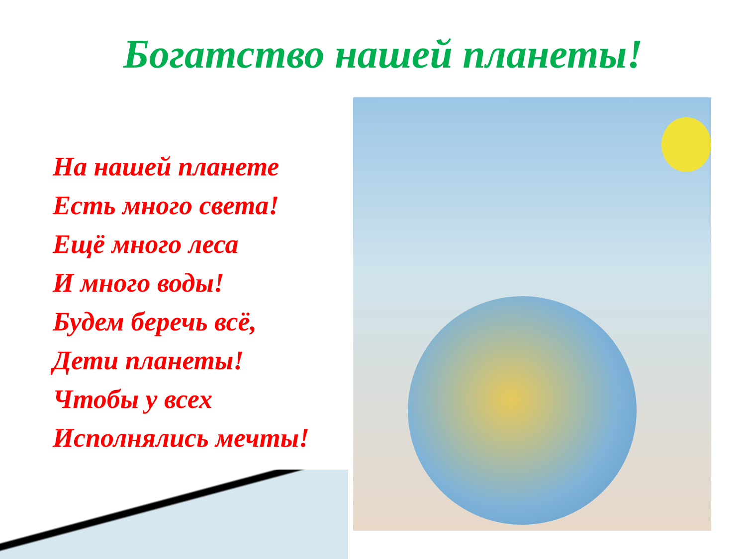Богатство нашей планеты!
На нашей планете
Есть много света!
Ещё много леса
И много воды!
Будем беречь всё,
Дети планеты!
Чтобы у всех
Исполнялись мечты!